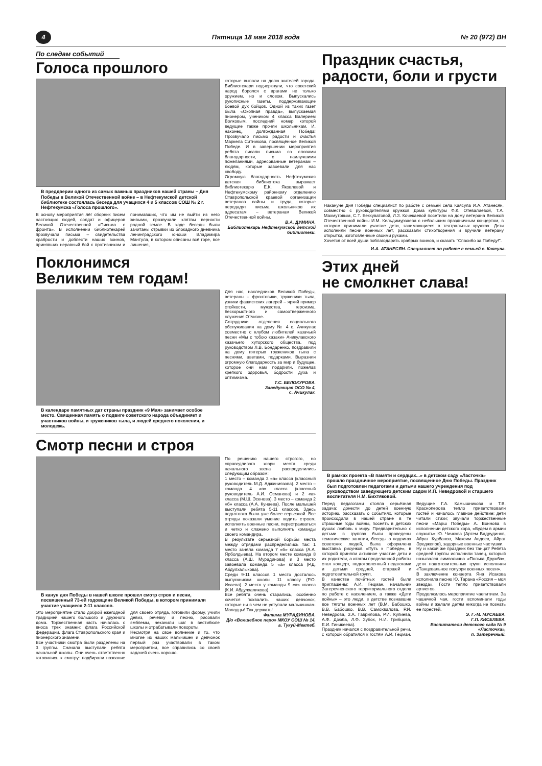4 Пятница 18 мая 2018 года № 20 (972) ВН
По следам событий
Голоса прошлого
В преддверии одного из самых важных праздников нашей страны – Дня Победы в Великой Отечественной войне – в Нефтекумской детской библиотеке состоялась беседа для учащихся 4 и 5 классов СОШ № 2 г. Нефтекумска «Голоса прошлого».
В основу мероприятия лёг сборник писем настоящих людей, солдат и офицеров Великой Отечественной «Письма с фронта». В исполнении библиотекарей прозвучали письма – свидетельства храбрости и доблести наших воинов, принявших неравный бой с противником и понимавших, что им не выйти из него живыми, прозвучали клятвы верности родной земле. В ходе беседы были зачитаны отрывки из блокадного дневника ленинградского юноши Владимира Мантула, в котором описаны всё горе, все лишения,
которые выпали на долю жителей города. Библиотекари подчеркнули, что советский народ боролся с врагами не только оружием, но и словом. Выпускались рукописные газеты, поддерживающие боевой дух бойцов. Одной из таких газет была «Окопная правда», выпускаемая пионером, учеником 4 класса Валерием Волковым, последний номер которой ведущие также прочли школьникам. И, наконец, долгожданная Победа! Прозвучало письмо радости и счастья Маркела Ситникова, посвящённое Великой Победе. И в завершении мероприятия ребята писали письма со словами благодарности, с наилучшими пожеланиями, адресованные ветеранам – людям, которые завоевали для нас свободу.
Огромную благодарность Нефтекумская детская библиотека выражает библиотекарю Е.К. Яковлевой и Нефтекумскому районному отделению Ставропольской краевой организации ветеранов войны и труда, которые передадут письма школьников их адресатам – ветеранам Великой Отечественной войны.
В.А. ДУМИНА.
Библиотекарь Нефтекумской детской библиотеки.
Поклонимся
Великим тем годам!
В календаре памятных дат страны праздник «9 Мая» занимает особое место. Священная память о подвиге советского народа объединяет и участников войны, и тружеников тыла, и людей среднего поколения, и молодежь.
Для нас, наследников Великой Победы, ветераны – фронтовики, труженики тыла, узники фашистских лагерей – яркий пример стойкости, мужества, героизма, бескорыстного и самоотверженного служения Отчизне.
Сотрудники отделения социального обслуживания на дому № 4 с. Ачикулак совместно с клубом любителей казачьей песни «Мы с тобою казаки» Ачикулакского казачьего хуторского общества, под руководством Л.В. Бондаренко, поздравили на дому пятерых тружеников тыла с песнями, цветами, подарками. Выразили огромную благодарность за мир и будущее, которое они нам подарили, пожелав крепкого здоровья, бодрости духа и оптимизма.
Т.С. БЕЛОКУРОВА.
Заведующая ОСО № 4,
с. Ачикулак.
Смотр песни и строя
В канун дня Победы в нашей школе прошел смотр строя и песни, посвященный 73-ей годовщине Великой Победы, в котором принимали участие учащиеся 2-11 классов.
Это мероприятие стало доброй ежегодной традицией нашего большого и дружного дома. Торжественная часть началась с вноса трех знамен: флага Российской федерации, флага Ставропольского края и пионерского знамени.
Все участники смотра были разделены на 3 группы. Сначала выступали ребята начальной школы. Они очень ответственно готовились к смотру: подбирали название для своего отряда, готовили форму, учили девиз, речёвку и песню, рисовали эмблемы, чеканили шаг в вестибюле школы и отрабатывали повороты.
Несмотря на свое волнение и то, что многие из наших мальчишек и девчонок первый раз участвовали в таком мероприятии, все справились со своей задачей очень хорошо.
По решению нашего строгого, но справедливого жюри места среди начального звена распределились следующим образом:
1 место – команда 3 «а» класса (классный руководитель М.Д. Аджиниязова). 2 место – команда 4 «а» класса (классный руководитель А.И. Османова) и 2 «а» класса (М.Ш. Эсенова). 3 место – команда 2 «б» класса (А.А. Кунаева). После малышей выступали ребята 5-11 классов. Здесь подготовка была уже более серьезной. Все отряды показали умение ходить строем, исполнять военные песни, перестраиваться и четко и слажено выполнять команды своего командира.
В результате серьезной борьбы места между отрядами распределились так: 1 место заняла команда 7 «б» класса (А.А. Ярболдыева). На втором месте команда 8 класса (А.Ш. Мурадинова) и 3 место завоевала команда 5 «а» класса (Р.Д. Абдулхалыкова).
Среди 9-11 классов 1 место досталось выпускникам школы, 11 классу (Р.О. Исаева). 2 место у команды 9 «а» класса (К.И. Абдулхаликова).
Все ребята очень старались, особенно хочется похвалить наших девчонок, которые ни в чем не уступали мальчишкам. Молодцы! Так держать!
Фатима МУРАДИНОВА.
Д/о «Волшебное перо» МКОУ СОШ № 14, а. Тукуй-Мектеб.
Праздник счастья,
радости, боли и грусти
Накануне Дня Победы специалист по работе с семьей села Каясула И.А. Атанесян, совместно с руководителями кружков Дома культуры Ф.К. Отевалиевой, Т.А. Махмутовым, С.Т. Беккуватовой, Л.З. Кочекаевой посетили на дому ветерана Великой Отечественной войны И.М. Кельдимурзаева с небольшим праздничным концертом, в котором принимали участие дети, занимающиеся в театральных кружках. Дети исполнили песни военных лет, рассказали стихотворения и вручили ветерану открытки, изготовленные своими руками.
Хочется от всей души поблагодарить храбрых воинов, и сказать "Спасибо за Победу!".
И.А. АТАНЕСЯН. Специалист по работе с семьей с. Каясула.
Этих дней
не смолкнет слава!
В рамках проекта «В памяти и сердцах...» в детском саду «Ласточка» прошло праздничное мероприятие, посвященное Дню Победы. Праздник был подготовлен педагогами и детьми нашего учреждения под руководством заведующего детским садом И.П. Неведровой и старшего воспитателя Н.М. Бихтяковой.
Перед педагогами стояла серьёзная задача: донести до детей военную историю, рассказать о событиях, которые происходили в нашей стране в те страшные годы войны, посеять в детских душах любовь к миру. Предварительно с детьми в группах были проведены тематические занятия, беседы о подвигах советских людей, была оформлена выставка рисунков «Путь к Победе», в которой приняли активное участие дети и их родители, а итогом проделанной работы стал концерт, подготовленный педагогами и детьми средней, старшей и подготовительной групп.
В качестве почётных гостей были приглашены: А.И. Гецман, начальник Затеречненского территориального отдела по работе с населением, а также «Дети войны» – это люди, в детстве познавшие все тяготы военных лет (В.М. Бабошко, В.В. Бабошко, В.В. Самохвалова, Р.И. Неведрова, З.А. Гаврилова, Р.И. Кулиева, А.Ф. Дзюба, Л.Ф. Зубок, Н.И. Грибцова, Е.И. Гиникеева).
Праздник начался с поздравительной речи, с которой обратился к гостям А.И. Гецман. Ведущие Г.А. Камышникова и Т.В. Красноперова тепло приветствовали гостей и началось главное действие: дети читали стихи; звучали торжественные песни «Марш Победы» А. Воинова в исполнении детского хора, «Будем в армии служить» Ю. Чичкова (Артем Бадрудинов, Айрат Курбанов, Максим Авдеев, Айрат Эреджепов), задорные военные частушки.
Ну и какой же праздник без танца? Ребята средней группы исполнили танец, который назывался символично «Полька Дружба», дети подготовительных групп исполнили «Танцевальное попурри военных песен».
В заключение концерта Яна Исакова исполнила песню Ю. Тарана «Россия – моя звезда». Гости тепло приветствовали артистов.
Продолжилось мероприятие чаепитием. За чашечкой чая, гости вспоминали годы войны и желали детям никогда не познать ее горестей.
Э. Г.-М. МУСАЕВА.
Г.П. КИСЕЛЕВА.
Воспитатели детского сада № 9 «Ласточка»,
п. Затеречный.